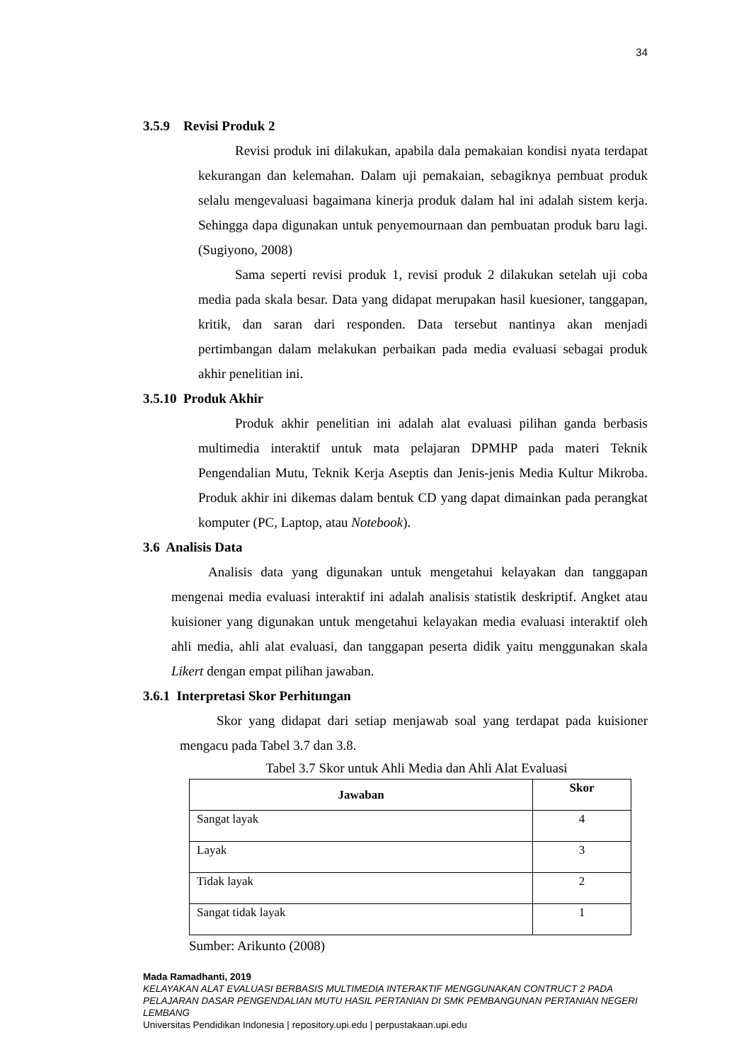34
3.5.9 Revisi Produk 2
Revisi produk ini dilakukan, apabila dala pemakaian kondisi nyata terdapat kekurangan dan kelemahan. Dalam uji pemakaian, sebagiknya pembuat produk selalu mengevaluasi bagaimana kinerja produk dalam hal ini adalah sistem kerja. Sehingga dapa digunakan untuk penyemournaan dan pembuatan produk baru lagi. (Sugiyono, 2008)
Sama seperti revisi produk 1, revisi produk 2 dilakukan setelah uji coba media pada skala besar. Data yang didapat merupakan hasil kuesioner, tanggapan, kritik, dan saran dari responden. Data tersebut nantinya akan menjadi pertimbangan dalam melakukan perbaikan pada media evaluasi sebagai produk akhir penelitian ini.
3.5.10 Produk Akhir
Produk akhir penelitian ini adalah alat evaluasi pilihan ganda berbasis multimedia interaktif untuk mata pelajaran DPMHP pada materi Teknik Pengendalian Mutu, Teknik Kerja Aseptis dan Jenis-jenis Media Kultur Mikroba. Produk akhir ini dikemas dalam bentuk CD yang dapat dimainkan pada perangkat komputer (PC, Laptop, atau Notebook).
3.6 Analisis Data
Analisis data yang digunakan untuk mengetahui kelayakan dan tanggapan mengenai media evaluasi interaktif ini adalah analisis statistik deskriptif. Angket atau kuisioner yang digunakan untuk mengetahui kelayakan media evaluasi interaktif oleh ahli media, ahli alat evaluasi, dan tanggapan peserta didik yaitu menggunakan skala Likert dengan empat pilihan jawaban.
3.6.1 Interpretasi Skor Perhitungan
Skor yang didapat dari setiap menjawab soal yang terdapat pada kuisioner mengacu pada Tabel 3.7 dan 3.8.
Tabel 3.7 Skor untuk Ahli Media dan Ahli Alat Evaluasi
| Jawaban | Skor |
| --- | --- |
| Sangat layak | 4 |
| Layak | 3 |
| Tidak layak | 2 |
| Sangat tidak layak | 1 |
Sumber: Arikunto (2008)
Mada Ramadhanti, 2019
KELAYAKAN ALAT EVALUASI BERBASIS MULTIMEDIA INTERAKTIF MENGGUNAKAN CONTRUCT 2 PADA PELAJARAN DASAR PENGENDALIAN MUTU HASIL PERTANIAN DI SMK PEMBANGUNAN PERTANIAN NEGERI LEMBANG
Universitas Pendidikan Indonesia | repository.upi.edu | perpustakaan.upi.edu